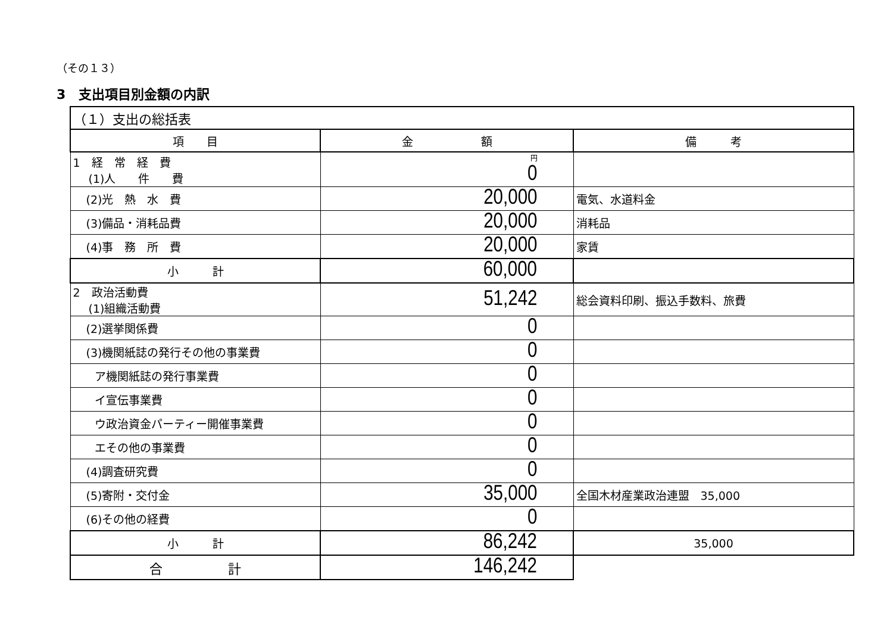（その１３）
3　支出項目別金額の内訳
| （１）支出の総括表 | | |
| 項 目 | 金 額 | 備 考 |
| 1 経 常 経 費 (1)人 件 費 | 円 0 | |
| (2)光 熱 水 費 | 20,000 | 電気、水道料金 |
| (3)備品・消耗品費 | 20,000 | 消耗品 |
| (4)事 務 所 費 | 20,000 | 家賃 |
| 小 計 | 60,000 | |
| 2 政治活動費 (1)組織活動費 | 51,242 | 総会資料印刷、振込手数料、旅費 |
| (2)選挙関係費 | 0 | |
| (3)機関紙誌の発行その他の事業費 | 0 | |
| ア機関紙誌の発行事業費 | 0 | |
| イ宣伝事業費 | 0 | |
| ウ政治資金パーティー開催事業費 | 0 | |
| エその他の事業費 | 0 | |
| (4)調査研究費 | 0 | |
| (5)寄附・交付金 | 35,000 | 全国木材産業政治連盟 35,000 |
| (6)その他の経費 | 0 | |
| 小 計 | 86,242 | 35,000 |
| 合 計 | 146,242 | |